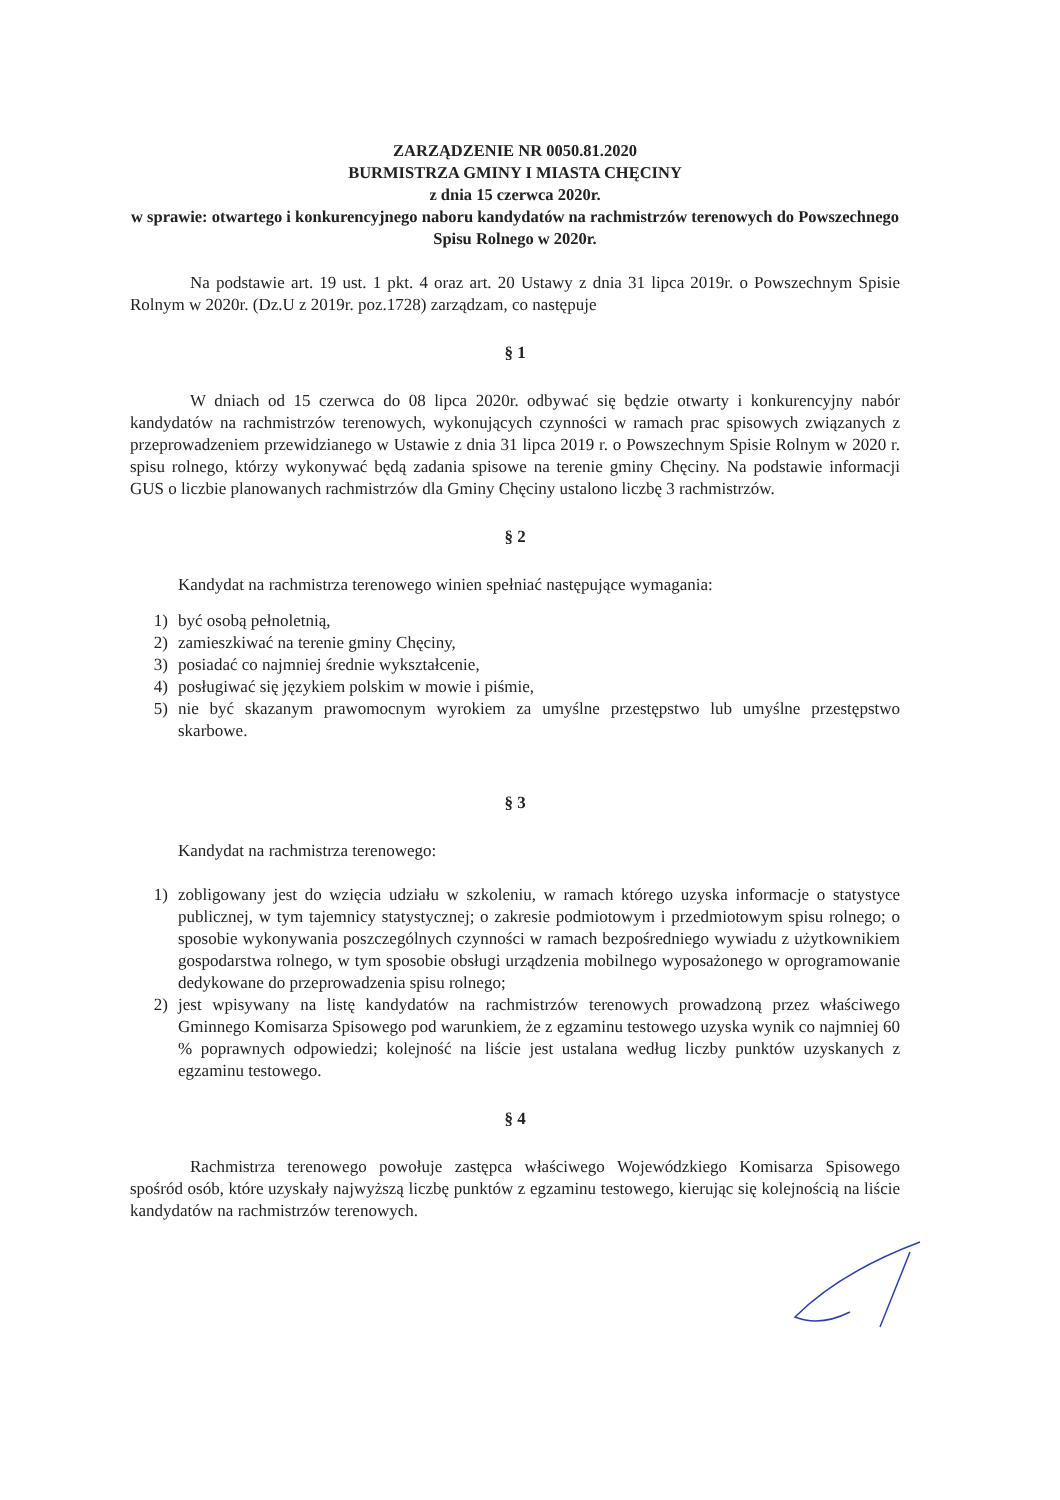ZARZĄDZENIE NR 0050.81.2020
BURMISTRZA GMINY I MIASTA CHĘCINY
z dnia 15 czerwca 2020r.
w sprawie: otwartego i konkurencyjnego naboru kandydatów na rachmistrzów terenowych do Powszechnego Spisu Rolnego w 2020r.
Na podstawie art. 19 ust. 1 pkt. 4 oraz art. 20 Ustawy z dnia 31 lipca 2019r. o Powszechnym Spisie Rolnym w 2020r. (Dz.U z 2019r. poz.1728) zarządzam, co następuje
§ 1
W dniach od 15 czerwca do 08 lipca 2020r. odbywać się będzie otwarty i konkurencyjny nabór kandydatów na rachmistrzów terenowych, wykonujących czynności w ramach prac spisowych związanych z przeprowadzeniem przewidzianego w Ustawie z dnia 31 lipca 2019 r. o Powszechnym Spisie Rolnym w 2020 r. spisu rolnego, którzy wykonywać będą zadania spisowe na terenie gminy Chęciny. Na podstawie informacji GUS o liczbie planowanych rachmistrzów dla Gminy Chęciny ustalono liczbę 3 rachmistrzów.
§ 2
Kandydat na rachmistrza terenowego winien spełniać następujące wymagania:
1) być osobą pełnoletnią,
2) zamieszkiwać na terenie gminy Chęciny,
3) posiadać co najmniej średnie wykształcenie,
4) posługiwać się językiem polskim w mowie i piśmie,
5) nie być skazanym prawomocnym wyrokiem za umyślne przestępstwo lub umyślne przestępstwo skarbowe.
§ 3
Kandydat na rachmistrza terenowego:
1) zobligowany jest do wzięcia udziału w szkoleniu, w ramach którego uzyska informacje o statystyce publicznej, w tym tajemnicy statystycznej; o zakresie podmiotowym i przedmiotowym spisu rolnego; o sposobie wykonywania poszczególnych czynności w ramach bezpośredniego wywiadu z użytkownikiem gospodarstwa rolnego, w tym sposobie obsługi urządzenia mobilnego wyposażonego w oprogramowanie dedykowane do przeprowadzenia spisu rolnego;
2) jest wpisywany na listę kandydatów na rachmistrzów terenowych prowadzoną przez właściwego Gminnego Komisarza Spisowego pod warunkiem, że z egzaminu testowego uzyska wynik co najmniej 60 % poprawnych odpowiedzi; kolejność na liście jest ustalana według liczby punktów uzyskanych z egzaminu testowego.
§ 4
Rachmistrza terenowego powołuje zastępca właściwego Wojewódzkiego Komisarza Spisowego spośród osób, które uzyskały najwyższą liczbę punktów z egzaminu testowego, kierując się kolejnością na liście kandydatów na rachmistrzów terenowych.